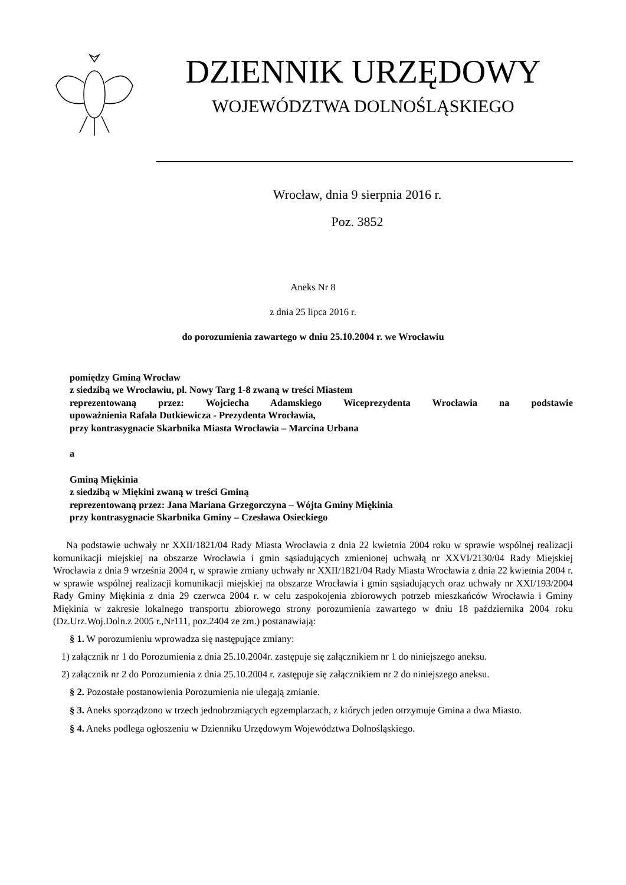DZIENNIK URZĘDOWY
WOJEWÓDZTWA DOLNOŚLĄSKIEGO
Wrocław, dnia 9 sierpnia 2016 r.
Poz. 3852
Aneks Nr 8
z dnia 25 lipca 2016 r.
do porozumienia zawartego w dniu 25.10.2004 r. we Wrocławiu
pomiędzy Gminą Wrocław
z siedzibą we Wrocławiu, pl. Nowy Targ 1-8 zwaną w treści Miastem
reprezentowaną przez: Wojciecha Adamskiego Wiceprezydenta Wrocławia na podstawie
upoważnienia Rafała Dutkiewicza - Prezydenta Wrocławia,
przy kontrasygnacie Skarbnika Miasta Wrocławia – Marcina Urbana
a
Gminą Miękinia
z siedzibą w Miękini zwaną w treści Gminą
reprezentowaną przez: Jana Mariana Grzegorczyna – Wójta Gminy Miękinia
przy kontrasygnacie Skarbnika Gminy – Czesława Osieckiego
Na podstawie uchwały nr XXII/1821/04 Rady Miasta Wrocławia z dnia 22 kwietnia 2004 roku w sprawie wspólnej realizacji komunikacji miejskiej na obszarze Wrocławia i gmin sąsiadujących zmienionej uchwałą nr XXVI/2130/04 Rady Miejskiej Wrocławia z dnia 9 września 2004 r, w sprawie zmiany uchwały nr XXII/1821/04 Rady Miasta Wrocławia z dnia 22 kwietnia 2004 r. w sprawie wspólnej realizacji komunikacji miejskiej na obszarze Wrocławia i gmin sąsiadujących oraz uchwały nr XXI/193/2004 Rady Gminy Miękinia z dnia 29 czerwca 2004 r. w celu zaspokojenia zbiorowych potrzeb mieszkańców Wrocławia i Gminy Miękinia w zakresie lokalnego transportu zbiorowego strony porozumienia zawartego w dniu 18 października 2004 roku (Dz.Urz.Woj.Doln.z 2005 r.,Nr111, poz.2404 ze zm.) postanawiają:
§ 1. W porozumieniu wprowadza się następujące zmiany:
1) załącznik nr 1 do Porozumienia z dnia 25.10.2004r. zastępuje się załącznikiem nr 1 do niniejszego aneksu.
2) załącznik nr 2 do Porozumienia z dnia 25.10.2004 r. zastępuje się załącznikiem nr 2 do niniejszego aneksu.
§ 2. Pozostałe postanowienia Porozumienia nie ulegają zmianie.
§ 3. Aneks sporządzono w trzech jednobrzmiących egzemplarzach, z których jeden otrzymuje Gmina a dwa Miasto.
§ 4. Aneks podlega ogłoszeniu w Dzienniku Urzędowym Województwa Dolnośląskiego.